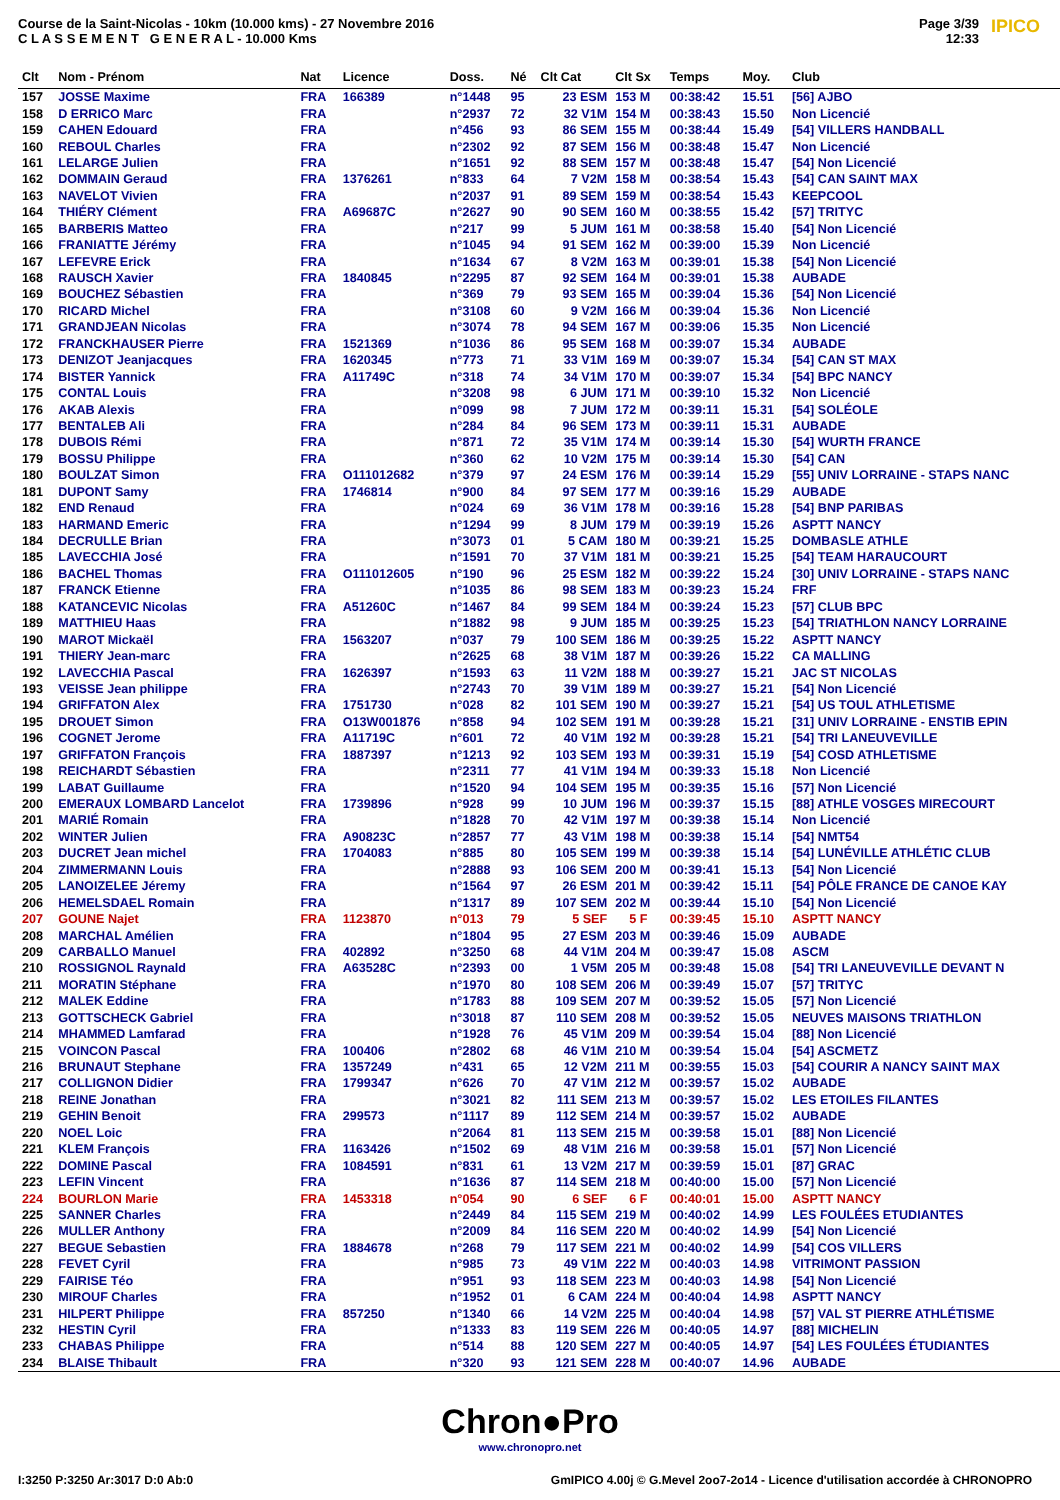Course de la Saint-Nicolas - 10km (10.000 kms) - 27 Novembre 2016
C L A S S E M E N T G E N E R A L - 10.000 Kms
Page 3/39
12:33
IPICO
| Clt | Nom - Prénom | Nat | Licence | Doss. | Né | Clt Cat | Clt Sx | Temps | Moy. | Club |
| --- | --- | --- | --- | --- | --- | --- | --- | --- | --- | --- |
| 157 | JOSSE Maxime | FRA | 166389 | n°1448 | 95 | 23 ESM | 153 M | 00:38:42 | 15.51 | [56] AJBO |
| 158 | D ERRICO Marc | FRA | | n°2937 | 72 | 32 V1M | 154 M | 00:38:43 | 15.50 | Non Licencié |
| 159 | CAHEN Edouard | FRA | | n°456 | 93 | 86 SEM | 155 M | 00:38:44 | 15.49 | [54] VILLERS HANDBALL |
| 160 | REBOUL Charles | FRA | | n°2302 | 92 | 87 SEM | 156 M | 00:38:48 | 15.47 | Non Licencié |
| 161 | LELARGE Julien | FRA | | n°1651 | 92 | 88 SEM | 157 M | 00:38:48 | 15.47 | [54] Non Licencié |
| 162 | DOMMAIN Geraud | FRA | 1376261 | n°833 | 64 | 7 V2M | 158 M | 00:38:54 | 15.43 | [54] CAN SAINT MAX |
| 163 | NAVELOT Vivien | FRA | | n°2037 | 91 | 89 SEM | 159 M | 00:38:54 | 15.43 | KEEPCOOL |
| 164 | THIÉRY Clément | FRA | A69687C | n°2627 | 90 | 90 SEM | 160 M | 00:38:55 | 15.42 | [57] TRITYC |
| 165 | BARBERIS Matteo | FRA | | n°217 | 99 | 5 JUM | 161 M | 00:38:58 | 15.40 | [54] Non Licencié |
| 166 | FRANIATTE Jérémy | FRA | | n°1045 | 94 | 91 SEM | 162 M | 00:39:00 | 15.39 | Non Licencié |
| 167 | LEFEVRE Erick | FRA | | n°1634 | 67 | 8 V2M | 163 M | 00:39:01 | 15.38 | [54] Non Licencié |
| 168 | RAUSCH Xavier | FRA | 1840845 | n°2295 | 87 | 92 SEM | 164 M | 00:39:01 | 15.38 | AUBADE |
| 169 | BOUCHEZ Sébastien | FRA | | n°369 | 79 | 93 SEM | 165 M | 00:39:04 | 15.36 | [54] Non Licencié |
| 170 | RICARD Michel | FRA | | n°3108 | 60 | 9 V2M | 166 M | 00:39:04 | 15.36 | Non Licencié |
| 171 | GRANDJEAN Nicolas | FRA | | n°3074 | 78 | 94 SEM | 167 M | 00:39:06 | 15.35 | Non Licencié |
| 172 | FRANCKHAUSER Pierre | FRA | 1521369 | n°1036 | 86 | 95 SEM | 168 M | 00:39:07 | 15.34 | AUBADE |
| 173 | DENIZOT Jeanjacques | FRA | 1620345 | n°773 | 71 | 33 V1M | 169 M | 00:39:07 | 15.34 | [54] CAN ST MAX |
| 174 | BISTER Yannick | FRA | A11749C | n°318 | 74 | 34 V1M | 170 M | 00:39:07 | 15.34 | [54] BPC NANCY |
| 175 | CONTAL Louis | FRA | | n°3208 | 98 | 6 JUM | 171 M | 00:39:10 | 15.32 | Non Licencié |
| 176 | AKAB Alexis | FRA | | n°099 | 98 | 7 JUM | 172 M | 00:39:11 | 15.31 | [54] SOLÉOLE |
| 177 | BENTALEB Ali | FRA | | n°284 | 84 | 96 SEM | 173 M | 00:39:11 | 15.31 | AUBADE |
| 178 | DUBOIS Rémi | FRA | | n°871 | 72 | 35 V1M | 174 M | 00:39:14 | 15.30 | [54] WURTH FRANCE |
| 179 | BOSSU Philippe | FRA | | n°360 | 62 | 10 V2M | 175 M | 00:39:14 | 15.30 | [54] CAN |
| 180 | BOULZAT Simon | FRA | O111012682 | n°379 | 97 | 24 ESM | 176 M | 00:39:14 | 15.29 | [55] UNIV LORRAINE - STAPS NANC |
| 181 | DUPONT Samy | FRA | 1746814 | n°900 | 84 | 97 SEM | 177 M | 00:39:16 | 15.29 | AUBADE |
| 182 | END Renaud | FRA | | n°024 | 69 | 36 V1M | 178 M | 00:39:16 | 15.28 | [54] BNP PARIBAS |
| 183 | HARMAND Emeric | FRA | | n°1294 | 99 | 8 JUM | 179 M | 00:39:19 | 15.26 | ASPTT NANCY |
| 184 | DECRULLE Brian | FRA | | n°3073 | 01 | 5 CAM | 180 M | 00:39:21 | 15.25 | DOMBASLE ATHLE |
| 185 | LAVECCHIA José | FRA | | n°1591 | 70 | 37 V1M | 181 M | 00:39:21 | 15.25 | [54] TEAM HARAUCOURT |
| 186 | BACHEL Thomas | FRA | O111012605 | n°190 | 96 | 25 ESM | 182 M | 00:39:22 | 15.24 | [30] UNIV LORRAINE - STAPS NANC |
| 187 | FRANCK Etienne | FRA | | n°1035 | 86 | 98 SEM | 183 M | 00:39:23 | 15.24 | FRF |
| 188 | KATANCEVIC Nicolas | FRA | A51260C | n°1467 | 84 | 99 SEM | 184 M | 00:39:24 | 15.23 | [57] CLUB BPC |
| 189 | MATTHIEU Haas | FRA | | n°1882 | 98 | 9 JUM | 185 M | 00:39:25 | 15.23 | [54] TRIATHLON NANCY LORRAINE |
| 190 | MAROT Mickaël | FRA | 1563207 | n°037 | 79 | 100 SEM | 186 M | 00:39:25 | 15.22 | ASPTT NANCY |
| 191 | THIERY Jean-marc | FRA | | n°2625 | 68 | 38 V1M | 187 M | 00:39:26 | 15.22 | CA MALLING |
| 192 | LAVECCHIA Pascal | FRA | 1626397 | n°1593 | 63 | 11 V2M | 188 M | 00:39:27 | 15.21 | JAC ST NICOLAS |
| 193 | VEISSE Jean philippe | FRA | | n°2743 | 70 | 39 V1M | 189 M | 00:39:27 | 15.21 | [54] Non Licencié |
| 194 | GRIFFATON Alex | FRA | 1751730 | n°028 | 82 | 101 SEM | 190 M | 00:39:27 | 15.21 | [54] US TOUL ATHLETISME |
| 195 | DROUET Simon | FRA | O13W001876 | n°858 | 94 | 102 SEM | 191 M | 00:39:28 | 15.21 | [31] UNIV LORRAINE - ENSTIB EPIN |
| 196 | COGNET Jerome | FRA | A11719C | n°601 | 72 | 40 V1M | 192 M | 00:39:28 | 15.21 | [54] TRI LANEUVEVILLE |
| 197 | GRIFFATON François | FRA | 1887397 | n°1213 | 92 | 103 SEM | 193 M | 00:39:31 | 15.19 | [54] COSD ATHLETISME |
| 198 | REICHARDT Sébastien | FRA | | n°2311 | 77 | 41 V1M | 194 M | 00:39:33 | 15.18 | Non Licencié |
| 199 | LABAT Guillaume | FRA | | n°1520 | 94 | 104 SEM | 195 M | 00:39:35 | 15.16 | [57] Non Licencié |
| 200 | EMERAUX LOMBARD Lancelot | FRA | 1739896 | n°928 | 99 | 10 JUM | 196 M | 00:39:37 | 15.15 | [88] ATHLE VOSGES MIRECOURT |
| 201 | MARIÉ Romain | FRA | | n°1828 | 70 | 42 V1M | 197 M | 00:39:38 | 15.14 | Non Licencié |
| 202 | WINTER Julien | FRA | A90823C | n°2857 | 77 | 43 V1M | 198 M | 00:39:38 | 15.14 | [54] NMT54 |
| 203 | DUCRET Jean michel | FRA | 1704083 | n°885 | 80 | 105 SEM | 199 M | 00:39:38 | 15.14 | [54] LUNÉVILLE ATHLÉTIC CLUB |
| 204 | ZIMMERMANN Louis | FRA | | n°2888 | 93 | 106 SEM | 200 M | 00:39:41 | 15.13 | [54] Non Licencié |
| 205 | LANOIZELEE Jéremy | FRA | | n°1564 | 97 | 26 ESM | 201 M | 00:39:42 | 15.11 | [54] PÔLE FRANCE DE CANOE KAY |
| 206 | HEMELSDAEL Romain | FRA | | n°1317 | 89 | 107 SEM | 202 M | 00:39:44 | 15.10 | [54] Non Licencié |
| 207 | GOUNE Najet | FRA | 1123870 | n°013 | 79 | 5 SEF | 5 F | 00:39:45 | 15.10 | ASPTT NANCY |
| 208 | MARCHAL Amélien | FRA | | n°1804 | 95 | 27 ESM | 203 M | 00:39:46 | 15.09 | AUBADE |
| 209 | CARBALLO Manuel | FRA | 402892 | n°3250 | 68 | 44 V1M | 204 M | 00:39:47 | 15.08 | ASCM |
| 210 | ROSSIGNOL Raynald | FRA | A63528C | n°2393 | 00 | 1 V5M | 205 M | 00:39:48 | 15.08 | [54] TRI LANEUVEVILLE DEVANT N |
| 211 | MORATIN Stéphane | FRA | | n°1970 | 80 | 108 SEM | 206 M | 00:39:49 | 15.07 | [57] TRITYC |
| 212 | MALEK Eddine | FRA | | n°1783 | 88 | 109 SEM | 207 M | 00:39:52 | 15.05 | [57] Non Licencié |
| 213 | GOTTSCHECK Gabriel | FRA | | n°3018 | 87 | 110 SEM | 208 M | 00:39:52 | 15.05 | NEUVES MAISONS TRIATHLON |
| 214 | MHAMMED Lamfarad | FRA | | n°1928 | 76 | 45 V1M | 209 M | 00:39:54 | 15.04 | [88] Non Licencié |
| 215 | VOINCON Pascal | FRA | 100406 | n°2802 | 68 | 46 V1M | 210 M | 00:39:54 | 15.04 | [54] ASCMETZ |
| 216 | BRUNAUT Stephane | FRA | 1357249 | n°431 | 65 | 12 V2M | 211 M | 00:39:55 | 15.03 | [54] COURIR A NANCY SAINT MAX |
| 217 | COLLIGNON Didier | FRA | 1799347 | n°626 | 70 | 47 V1M | 212 M | 00:39:57 | 15.02 | AUBADE |
| 218 | REINE Jonathan | FRA | | n°3021 | 82 | 111 SEM | 213 M | 00:39:57 | 15.02 | LES ETOILES FILANTES |
| 219 | GEHIN Benoit | FRA | 299573 | n°1117 | 89 | 112 SEM | 214 M | 00:39:57 | 15.02 | AUBADE |
| 220 | NOEL Loic | FRA | | n°2064 | 81 | 113 SEM | 215 M | 00:39:58 | 15.01 | [88] Non Licencié |
| 221 | KLEM François | FRA | 1163426 | n°1502 | 69 | 48 V1M | 216 M | 00:39:58 | 15.01 | [57] Non Licencié |
| 222 | DOMINE Pascal | FRA | 1084591 | n°831 | 61 | 13 V2M | 217 M | 00:39:59 | 15.01 | [87] GRAC |
| 223 | LEFIN Vincent | FRA | | n°1636 | 87 | 114 SEM | 218 M | 00:40:00 | 15.00 | [57] Non Licencié |
| 224 | BOURLON Marie | FRA | 1453318 | n°054 | 90 | 6 SEF | 6 F | 00:40:01 | 15.00 | ASPTT NANCY |
| 225 | SANNER Charles | FRA | | n°2449 | 84 | 115 SEM | 219 M | 00:40:02 | 14.99 | LES FOULÉES ETUDIANTES |
| 226 | MULLER Anthony | FRA | | n°2009 | 84 | 116 SEM | 220 M | 00:40:02 | 14.99 | [54] Non Licencié |
| 227 | BEGUE Sebastien | FRA | 1884678 | n°268 | 79 | 117 SEM | 221 M | 00:40:02 | 14.99 | [54] COS VILLERS |
| 228 | FEVET Cyril | FRA | | n°985 | 73 | 49 V1M | 222 M | 00:40:03 | 14.98 | VITRIMONT PASSION |
| 229 | FAIRISE Téo | FRA | | n°951 | 93 | 118 SEM | 223 M | 00:40:03 | 14.98 | [54] Non Licencié |
| 230 | MIROUF Charles | FRA | | n°1952 | 01 | 6 CAM | 224 M | 00:40:04 | 14.98 | ASPTT NANCY |
| 231 | HILPERT Philippe | FRA | 857250 | n°1340 | 66 | 14 V2M | 225 M | 00:40:04 | 14.98 | [57] VAL ST PIERRE ATHLÉTISME |
| 232 | HESTIN Cyril | FRA | | n°1333 | 83 | 119 SEM | 226 M | 00:40:05 | 14.97 | [88] MICHELIN |
| 233 | CHABAS Philippe | FRA | | n°514 | 88 | 120 SEM | 227 M | 00:40:05 | 14.97 | [54] LES FOULÉES ÉTUDIANTES |
| 234 | BLAISE Thibault | FRA | | n°320 | 93 | 121 SEM | 228 M | 00:40:07 | 14.96 | AUBADE |
Chron●Pro
www.chronopro.net
I:3250 P:3250 Ar:3017 D:0 Ab:0 GmIPICO 4.00j © G.Mevel 2oo7-2o14 - Licence d'utilisation accordée à CHRONOPRO